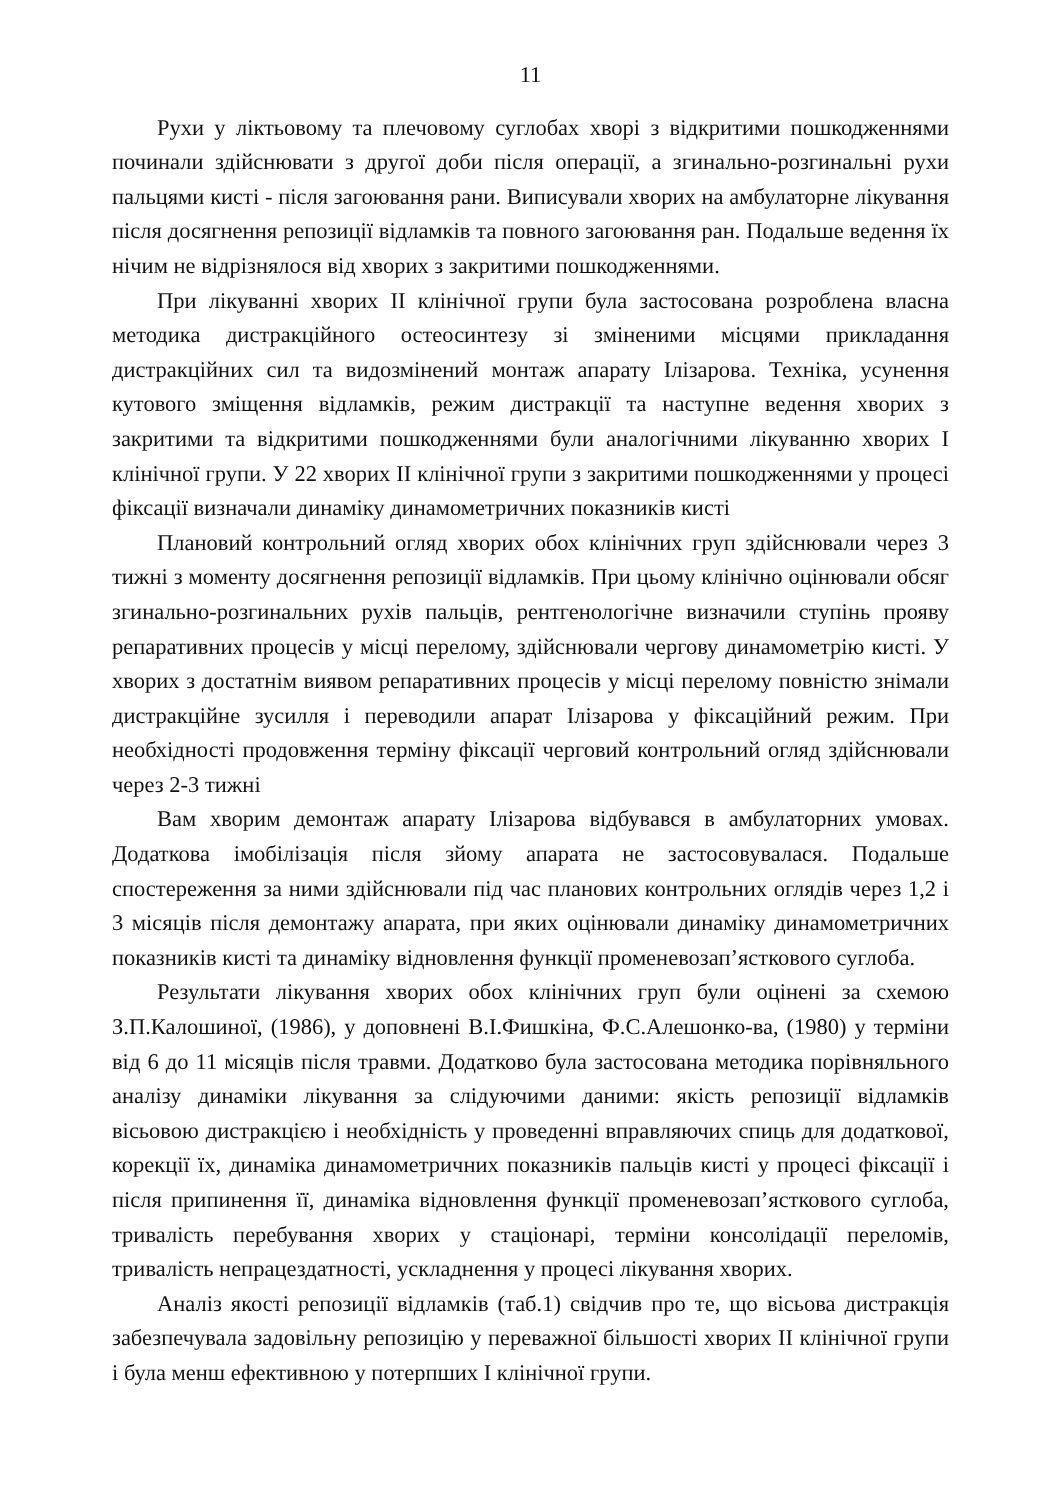11
Рухи у ліктьовому та плечовому суглобах хворі з відкритими пошкодженнями починали здійснювати з другої доби після операції, а згинально-розгинальні рухи пальцями кисті - після загоювання рани. Виписували хворих на амбулаторне лікування після досягнення репозиції відламків та повного загоювання ран. Подальше ведення їх нічим не відрізнялося від хворих з закритими пошкодженнями.
При лікуванні хворих II клінічної групи була застосована розроблена власна методика дистракційного остеосинтезу зі зміненими місцями прикладання дистракційних сил та видозмінений монтаж апарату Ілізарова. Техніка, усунення кутового зміщення відламків, режим дистракції та наступне ведення хворих з закритими та відкритими пошкодженнями були аналогічними лікуванню хворих I клінічної групи. У 22 хворих II клінічної групи з закритими пошкодженнями у процесі фіксації визначали динаміку динамометричних показників кисті
Плановий контрольний огляд хворих обох клінічних груп здійснювали через 3 тижні з моменту досягнення репозиції відламків. При цьому клінічно оцінювали обсяг згинально-розгинальних рухів пальців, рентгенологічне визначили ступінь прояву репаративних процесів у місці перелому, здійснювали чергову динамометрію кисті. У хворих з достатнім виявом репаративних процесів у місці перелому повністю знімали дистракційне зусилля і переводили апарат Ілізарова у фіксаційний режим. При необхідності продовження терміну фіксації черговий контрольний огляд здійснювали через 2-3 тижні
Вам хворим демонтаж апарату Ілізарова відбувався в амбулаторних умовах. Додаткова імобілізація після зйому апарата не застосовувалася. Подальше спостереження за ними здійснювали під час планових контрольних оглядів через 1,2 і 3 місяців після демонтажу апарата, при яких оцінювали динаміку динамометричних показників кисті та динаміку відновлення функції променевозап’ясткового суглоба.
Результати лікування хворих обох клінічних груп були оцінені за схемою З.П.Калошиної, (1986), у доповнені В.І.Фишкіна, Ф.С.Алешонко-ва, (1980) у терміни від 6 до 11 місяців після травми. Додатково була застосована методика порівняльного аналізу динаміки лікування за слідуючими даними: якість репозиції відламків вісьовою дистракцією і необхідність у проведенні вправляючих спиць для додаткової, корекції їх, динаміка динамометричних показників пальців кисті у процесі фіксації і після припинення її, динаміка відновлення функції променевозап’ясткового суглоба, тривалість перебування хворих у стаціонарі, терміни консолідації переломів, тривалість непрацездатності, ускладнення у процесі лікування хворих.
Аналіз якості репозиції відламків (таб.1) свідчив про те, що вісьова дистракція забезпечувала задовільну репозицію у переважної більшості хворих II клінічної групи і була менш ефективною у потерпших I клінічної групи.